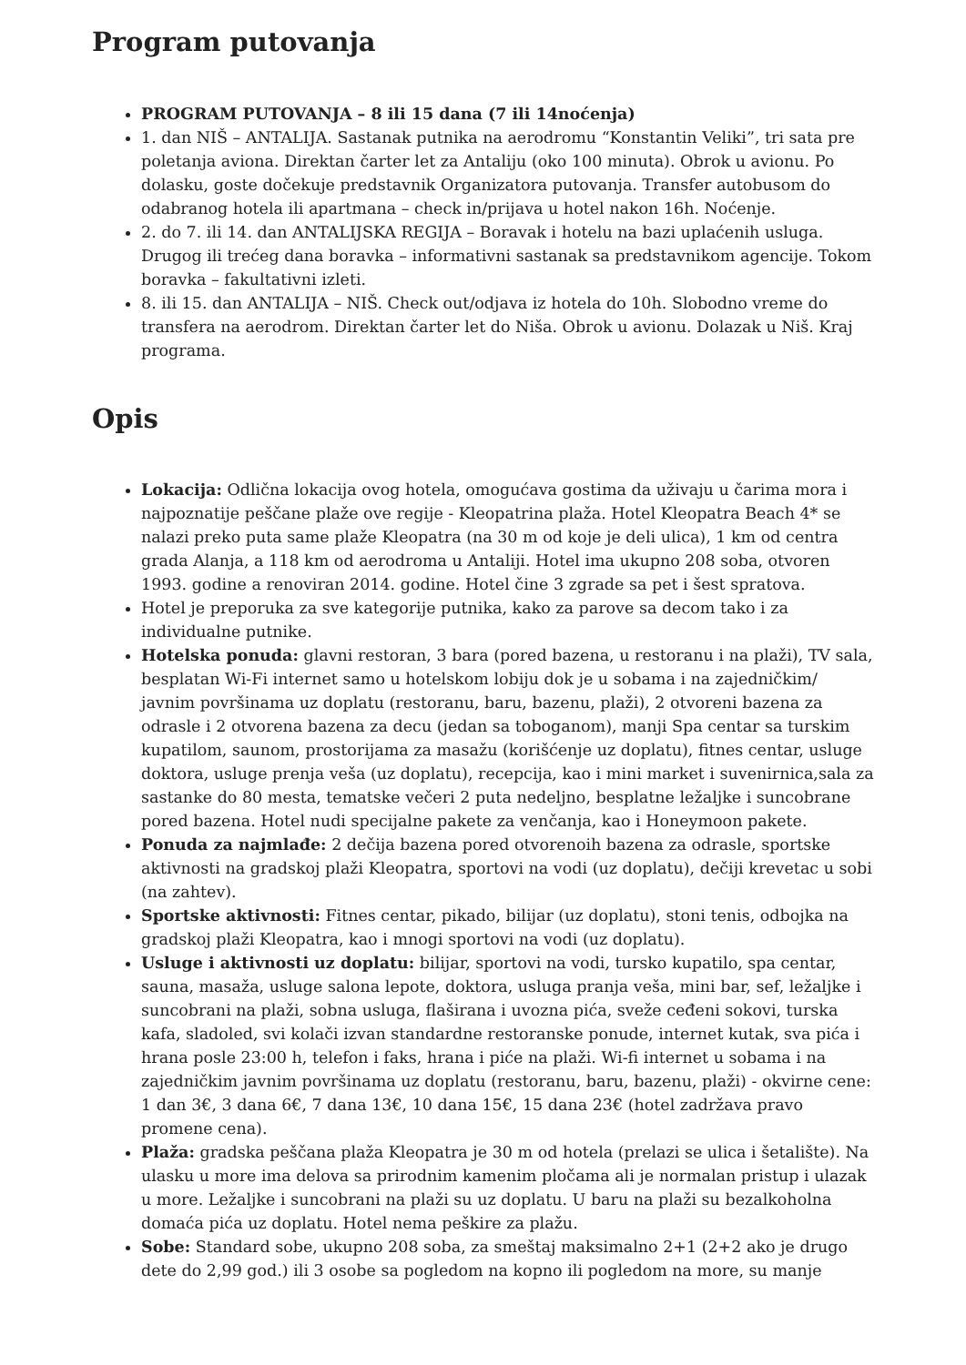Program putovanja
PROGRAM PUTOVANJA – 8 ili 15 dana (7 ili 14noćenja)
1. dan NIŠ – ANTALIJA. Sastanak putnika na aerodromu “Konstantin Veliki”, tri sata pre poletanja aviona. Direktan čarter let za Antaliju (oko 100 minuta). Obrok u avionu. Po dolasku, goste dočekuje predstavnik Organizatora putovanja. Transfer autobusom do odabranog hotela ili apartmana – check in/prijava u hotel nakon 16h. Noćenje.
2. do 7. ili 14. dan ANTALIJSKA REGIJA – Boravak i hotelu na bazi uplaćenih usluga. Drugog ili trećeg dana boravka – informativni sastanak sa predstavnikom agencije. Tokom boravka – fakultativni izleti.
8. ili 15. dan ANTALIJA – NIŠ. Check out/odjava iz hotela do 10h. Slobodno vreme do transfera na aerodrom. Direktan čarter let do Niša. Obrok u avionu. Dolazak u Niš. Kraj programa.
Opis
Lokacija: Odlična lokacija ovog hotela, omogućava gostima da uživaju u čarima mora i najpoznatije peščane plaže ove regije - Kleopatrina plaža. Hotel Kleopatra Beach 4* se nalazi preko puta same plaže Kleopatra (na 30 m od koje je deli ulica), 1 km od centra grada Alanja, a 118 km od aerodroma u Antaliji. Hotel ima ukupno 208 soba, otvoren 1993. godine a renoviran 2014. godine. Hotel čine 3 zgrade sa pet i šest spratova.
Hotel je preporuka za sve kategorije putnika, kako za parove sa decom tako i za individualne putnike.
Hotelska ponuda: glavni restoran, 3 bara (pored bazena, u restoranu i na plaži), TV sala, besplatan Wi-Fi internet samo u hotelskom lobiju dok je u sobama i na zajedničkim/ javnim površinama uz doplatu (restoranu, baru, bazenu, plaži), 2 otvoreni bazena za odrasle i 2 otvorena bazena za decu (jedan sa toboganom), manji Spa centar sa turskim kupatilom, saunom, prostorijama za masažu (korišćenje uz doplatu), fitnes centar, usluge doktora, usluge prenja veša (uz doplatu), recepcija, kao i mini market i suvenirnica,sala za sastanke do 80 mesta, tematske večeri 2 puta nedeljno, besplatne ležaljke i suncobrane pored bazena. Hotel nudi specijalne pakete za venčanja, kao i Honeymoon pakete.
Ponuda za najmlađe: 2 dečija bazena pored otvorenoih bazena za odrasle, sportske aktivnosti na gradskoj plaži Kleopatra, sportovi na vodi (uz doplatu), dečiji krevetac u sobi (na zahtev).
Sportske aktivnosti: Fitnes centar, pikado, bilijar (uz doplatu), stoni tenis, odbojka na gradskoj plaži Kleopatra, kao i mnogi sportovi na vodi (uz doplatu).
Usluge i aktivnosti uz doplatu: bilijar, sportovi na vodi, tursko kupatilo, spa centar, sauna, masaža, usluge salona lepote, doktora, usluga pranja veša, mini bar, sef, ležaljke i suncobrani na plaži, sobna usluga, flaširana i uvozna pića, sveže ceđeni sokovi, turska kafa, sladoled, svi kolači izvan standardne restoranske ponude, internet kutak, sva pića i hrana posle 23:00 h, telefon i faks, hrana i piće na plaži. Wi-fi internet u sobama i na zajedničkim javnim površinama uz doplatu (restoranu, baru, bazenu, plaži) - okvirne cene: 1 dan 3€, 3 dana 6€, 7 dana 13€, 10 dana 15€, 15 dana 23€ (hotel zadržava pravo promene cena).
Plaža: gradska peščana plaža Kleopatra je 30 m od hotela (prelazi se ulica i šetalište). Na ulasku u more ima delova sa prirodnim kamenim pločama ali je normalan pristup i ulazak u more. Ležaljke i suncobrani na plaži su uz doplatu. U baru na plaži su bezalkoholna domaća pića uz doplatu. Hotel nema peškire za plažu.
Sobe: Standard sobe, ukupno 208 soba, za smeštaj maksimalno 2+1 (2+2 ako je drugo dete do 2,99 god.) ili 3 osobe sa pogledom na kopno ili pogledom na more, su manje